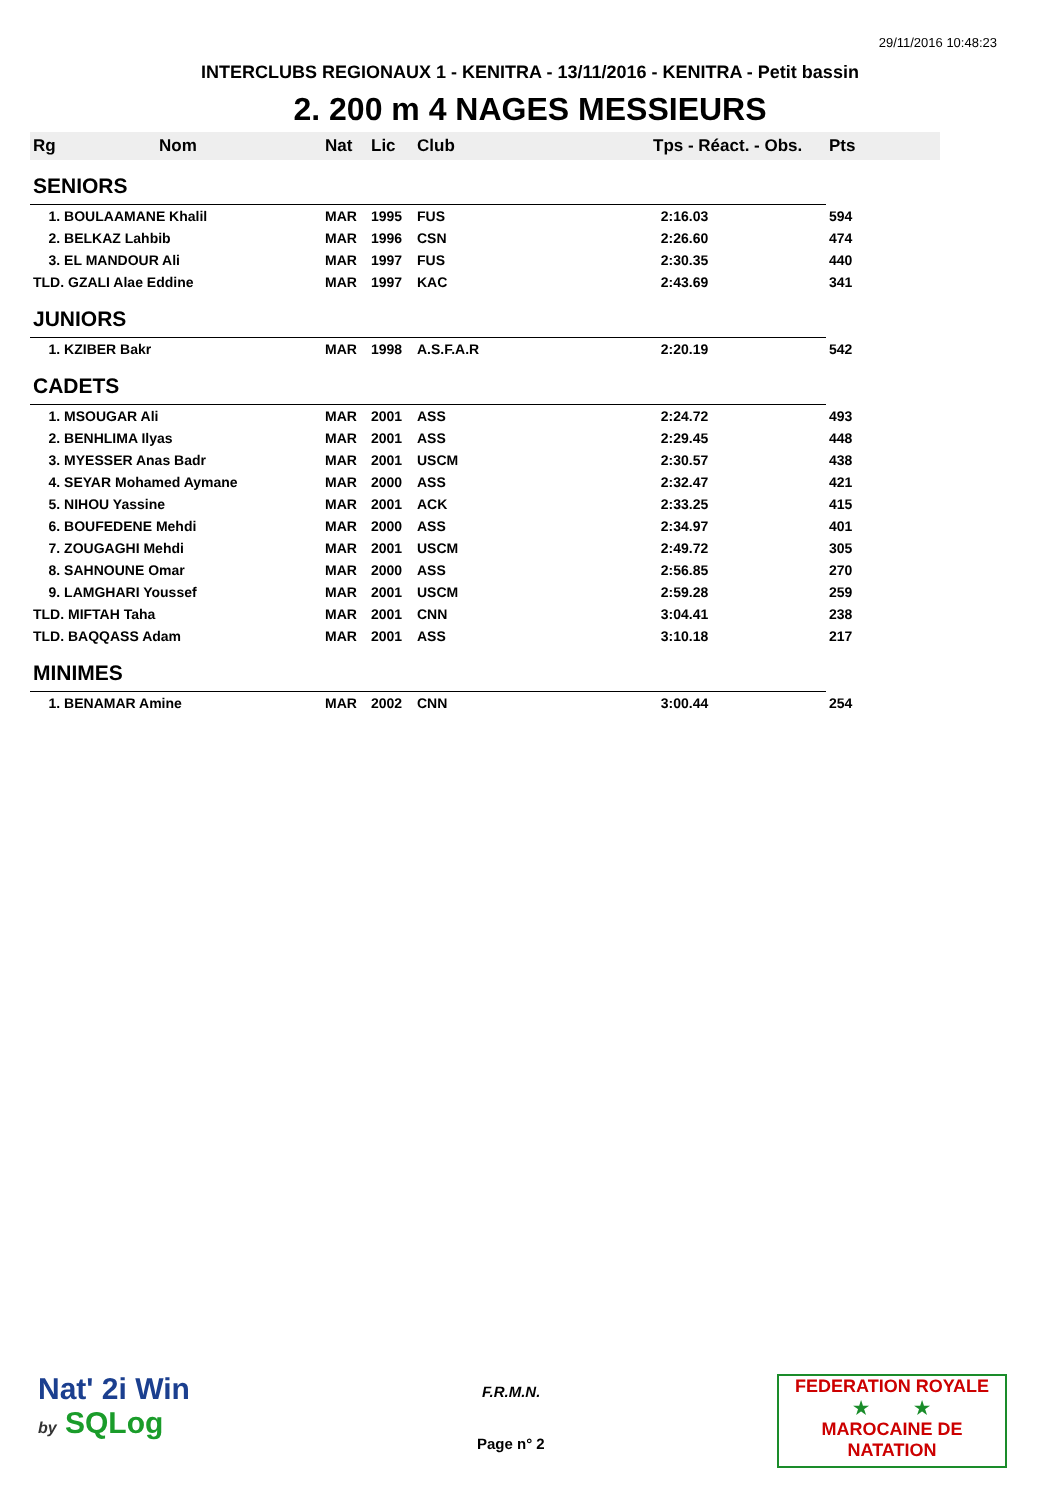29/11/2016 10:48:23
INTERCLUBS REGIONAUX 1 - KENITRA - 13/11/2016 - KENITRA - Petit bassin
2. 200 m 4 NAGES MESSIEURS
| Rg | Nom | Nat | Lic | Club | Tps - Réact. - Obs. | Pts |
| --- | --- | --- | --- | --- | --- | --- |
| SENIORS | | | | | | |
| 1. BOULAAMANE Khalil | | MAR | 1995 | FUS | 2:16.03 | 594 |
| 2. BELKAZ Lahbib | | MAR | 1996 | CSN | 2:26.60 | 474 |
| 3. EL MANDOUR Ali | | MAR | 1997 | FUS | 2:30.35 | 440 |
| TLD. GZALI Alae Eddine | | MAR | 1997 | KAC | 2:43.69 | 341 |
| JUNIORS | | | | | | |
| 1. KZIBER Bakr | | MAR | 1998 | A.S.F.A.R | 2:20.19 | 542 |
| CADETS | | | | | | |
| 1. MSOUGAR Ali | | MAR | 2001 | ASS | 2:24.72 | 493 |
| 2. BENHLIMA Ilyas | | MAR | 2001 | ASS | 2:29.45 | 448 |
| 3. MYESSER Anas Badr | | MAR | 2001 | USCM | 2:30.57 | 438 |
| 4. SEYAR Mohamed Aymane | | MAR | 2000 | ASS | 2:32.47 | 421 |
| 5. NIHOU Yassine | | MAR | 2001 | ACK | 2:33.25 | 415 |
| 6. BOUFEDENE Mehdi | | MAR | 2000 | ASS | 2:34.97 | 401 |
| 7. ZOUGAGHI Mehdi | | MAR | 2001 | USCM | 2:49.72 | 305 |
| 8. SAHNOUNE Omar | | MAR | 2000 | ASS | 2:56.85 | 270 |
| 9. LAMGHARI Youssef | | MAR | 2001 | USCM | 2:59.28 | 259 |
| TLD. MIFTAH Taha | | MAR | 2001 | CNN | 3:04.41 | 238 |
| TLD. BAQQASS Adam | | MAR | 2001 | ASS | 3:10.18 | 217 |
| MINIMES | | | | | | |
| 1. BENAMAR Amine | | MAR | 2002 | CNN | 3:00.44 | 254 |
Nat' 2i Win
by SQLog
F.R.M.N.
Page n° 2
FEDERATION ROYALE
★ ★
MAROCAINE DE NATATION